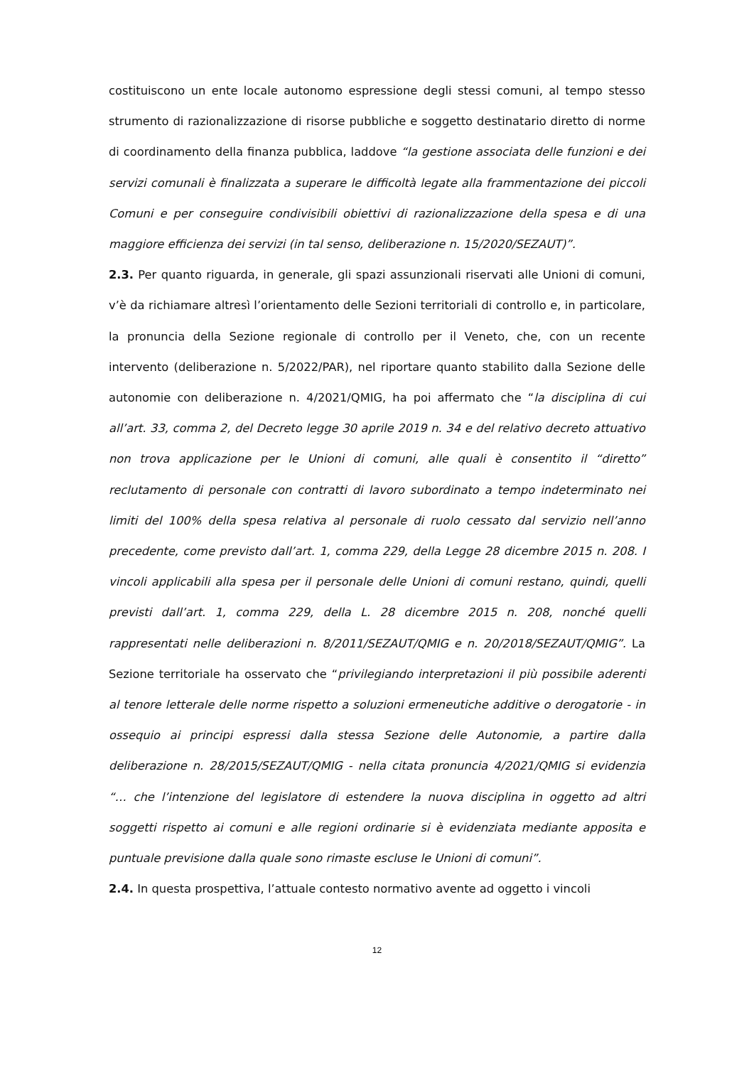costituiscono un ente locale autonomo espressione degli stessi comuni, al tempo stesso strumento di razionalizzazione di risorse pubbliche e soggetto destinatario diretto di norme di coordinamento della finanza pubblica, laddove “la gestione associata delle funzioni e dei servizi comunali è finalizzata a superare le difficoltà legate alla frammentazione dei piccoli Comuni e per conseguire condivisibili obiettivi di razionalizzazione della spesa e di una maggiore efficienza dei servizi (in tal senso, deliberazione n. 15/2020/SEZAUT)”.
2.3. Per quanto riguarda, in generale, gli spazi assunzionali riservati alle Unioni di comuni, v’è da richiamare altresì l’orientamento delle Sezioni territoriali di controllo e, in particolare, la pronuncia della Sezione regionale di controllo per il Veneto, che, con un recente intervento (deliberazione n. 5/2022/PAR), nel riportare quanto stabilito dalla Sezione delle autonomie con deliberazione n. 4/2021/QMIG, ha poi affermato che “la disciplina di cui all’art. 33, comma 2, del Decreto legge 30 aprile 2019 n. 34 e del relativo decreto attuativo non trova applicazione per le Unioni di comuni, alle quali è consentito il “diretto” reclutamento di personale con contratti di lavoro subordinato a tempo indeterminato nei limiti del 100% della spesa relativa al personale di ruolo cessato dal servizio nell’anno precedente, come previsto dall’art. 1, comma 229, della Legge 28 dicembre 2015 n. 208. I vincoli applicabili alla spesa per il personale delle Unioni di comuni restano, quindi, quelli previsti dall’art. 1, comma 229, della L. 28 dicembre 2015 n. 208, nonché quelli rappresentati nelle deliberazioni n. 8/2011/SEZAUT/QMIG e n. 20/2018/SEZAUT/QMIG”. La Sezione territoriale ha osservato che “privilegiando interpretazioni il più possibile aderenti al tenore letterale delle norme rispetto a soluzioni ermeneutiche additive o derogatorie - in ossequio ai principi espressi dalla stessa Sezione delle Autonomie, a partire dalla deliberazione n. 28/2015/SEZAUT/QMIG - nella citata pronuncia 4/2021/QMIG si evidenzia “… che l’intenzione del legislatore di estendere la nuova disciplina in oggetto ad altri soggetti rispetto ai comuni e alle regioni ordinarie si è evidenziata mediante apposita e puntuale previsione dalla quale sono rimaste escluse le Unioni di comuni”.
2.4. In questa prospettiva, l’attuale contesto normativo avente ad oggetto i vincoli
12